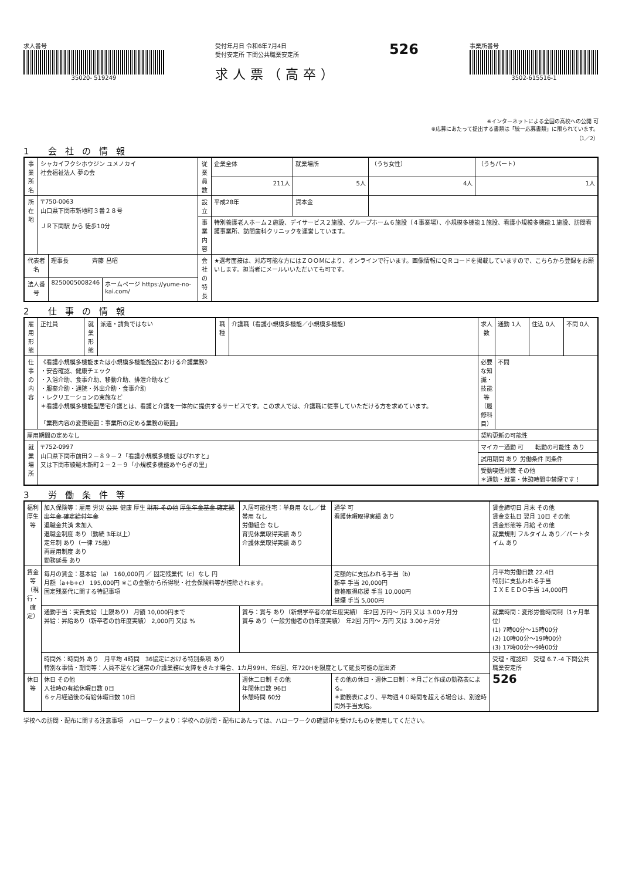求人番号
35020- 519249
受付年月日 令和6年7月4日
受付安定所 下関公共職業安定所
求人票（高卒）
526
事業所番号
3502-615516-1
※インターネットによる全国の高校への公開 可
※応募にあたって提出する書類は「統一応募書類」に限られています。
（1／2）
1 会社の情報
| 事業所名 | シャカイフクシホウジン ユメノカイ 社会福祉法人 夢の会 | | | 従業員数 | 企業全体 | 就業場所 | （うち女性） | （うちパート） |
| | | | | | 211人 | 5人 | 4人 | 1人 |
| 所在地 | 〒750-0063 山口県下関市新地町３番２８号 ＪＲ下関駅 から 徒歩10分 | | | 設立 | 平成28年 | 資本金 | | |
| | | | | 事業内容 | 特別養護老人ホーム２施設、デイサービス２施設、グループホーム６施設（４事業場）、小規模多機能１施設、看護小規模多機能１施設、訪問看護事業所、訪問歯科クリニックを運営しています。 | | | |
| 代表者名 | | 理事長 齊藤 昌昭 | | 会社の特長 | ★選考面接は、対応可能な方にはＺＯＯＭにより、オンラインで行います。画像情報にＱＲコードを掲載していますので、こちらから登録をお願いします。担当者にメールいいただいても可です。 | | | |
| 法人番号 | | 8250005008246 | ホームページ https://yume-no-kai.com/ | | | | | |
2 仕事の情報
| 雇用形態 | 正社員 | 就業形態 | 派遣・請負ではない | 職種 | 介護職〔看護小規模多機能／小規模多機能〕 | 求人数 | 通勤 1人 | 住込 0人 | 不問 0人 |
| 仕事の内容 | 《看護小規模多機能または小規模多機能施設における介護業務》 ・安否確認、健康チェック ・入浴介助、食事介助、移動介助、排泄介助など ・服薬介助・通院・外出介助・食事介助 ・レクリエーションの実施など ＊看護小規模多機能型居宅介護とは、看護と介護を一体的に提供するサービスです。この求人では、介護職に従事していただける方を求めています。 「業務内容の変更範囲：事業所の定める業務の範囲」 | | | | | 必要な知識・技能等（履修科目） | 不問 | | |
| 雇用期間の定めなし | | | | | | 契約更新の可能性 | | | |
| 就業場所 | 〒752-0997 山口県下関市前田２－８９－２「看護小規模多機能 はぴれすと」 又は下関市綾羅木新町２－２－９「小規模多機能あやらぎの里」 | | | | | マイカー通勤 可 転勤の可能性 あり | | | |
| | | | | | | 試用期間 あり 労働条件 同条件 | | | |
| | | | | | | 受動喫煙対策 その他 ＊通勤・就業・休憩時間中禁煙です！ | | | |
3 労働条件等
| 福利厚生等 | 加入保険等：雇用 労災 公災 健康 厚生 財形 その他 厚生年金基金 確定拠出年金 確定給付年金 退職金共済 未加入 退職金制度 あり（勤続 3年以上） 定年制 あり（一律 75歳） 再雇用制度 あり 勤務延長 あり | 入居可能住宅：単身用 なし／世帯用 なし 労働組合 なし 育児休業取得実績 あり 介護休業取得実績 あり | 通学 可 看護休暇取得実績 あり | 賃金締切日 月末 その他 賃金支払日 翌月 10日 その他 賃金形態等 月給 その他 就業規則 フルタイム あり／パートタイム あり |
| 賃金等（現行・確定） | 毎月の賃金：基本給（a） 160,000円 ／ 固定残業代（c）なし 円 月額（a+b+c） 195,000円 ※この金額から所得税・社会保険料等が控除されます。 固定残業代に関する特記事項 | | 定額的に支払われる手当（b） 新卒 手当 20,000円 資格取得応援 手当 10,000円 禁煙 手当 5,000円 | 月平均労働日数 22.4日 特別に支払われる手当 ＩＸＥＥＤＯ手当 14,000円 |
| | 通勤手当：実費支給（上限あり） 月額 10,000円まで 昇給：昇給あり（新卒者の前年度実績） 2,000円 又は % | 賞与：賞与 あり（新規学卒者の前年度実績） 年2回 万円～ 万円 又は 3.00ヶ月分 賞与 あり（一般労働者の前年度実績） 年2回 万円～ 万円 又は 3.00ヶ月分 | | 就業時間：変形労働時間制（1ヶ月単位） (1) 7時00分～15時00分 (2) 10時00分～19時00分 (3) 17時00分～9時00分 |
| | 時間外：時間外 あり 月平均 4時間 36協定における特別条項 あり 特別な事情・期間等：人員不足など通常の介護業務に支障をきたす場合、1カ月99H、年6回、年720Hを限度として延長可能の届出済 | | | 受理・確認印 受理 6.7.-4 下関公共職業安定所 526 |
| 休日等 | 休日 その他 入社時の有給休暇日数 0日 ６ヶ月経過後の有給休暇日数 10日 | 週休二日制 その他 年間休日数 96日 休憩時間 60分 | その他の休日・週休二日制：＊月ごと作成の勤務表による。 ＊勤務表により、平均週４０時間を超える場合は、別途時間外手当支給。 | |
学校への訪問・配布に関する注意事項　ハローワークより：学校への訪問・配布にあたっては、ハローワークの確認印を受けたものを使用してください。